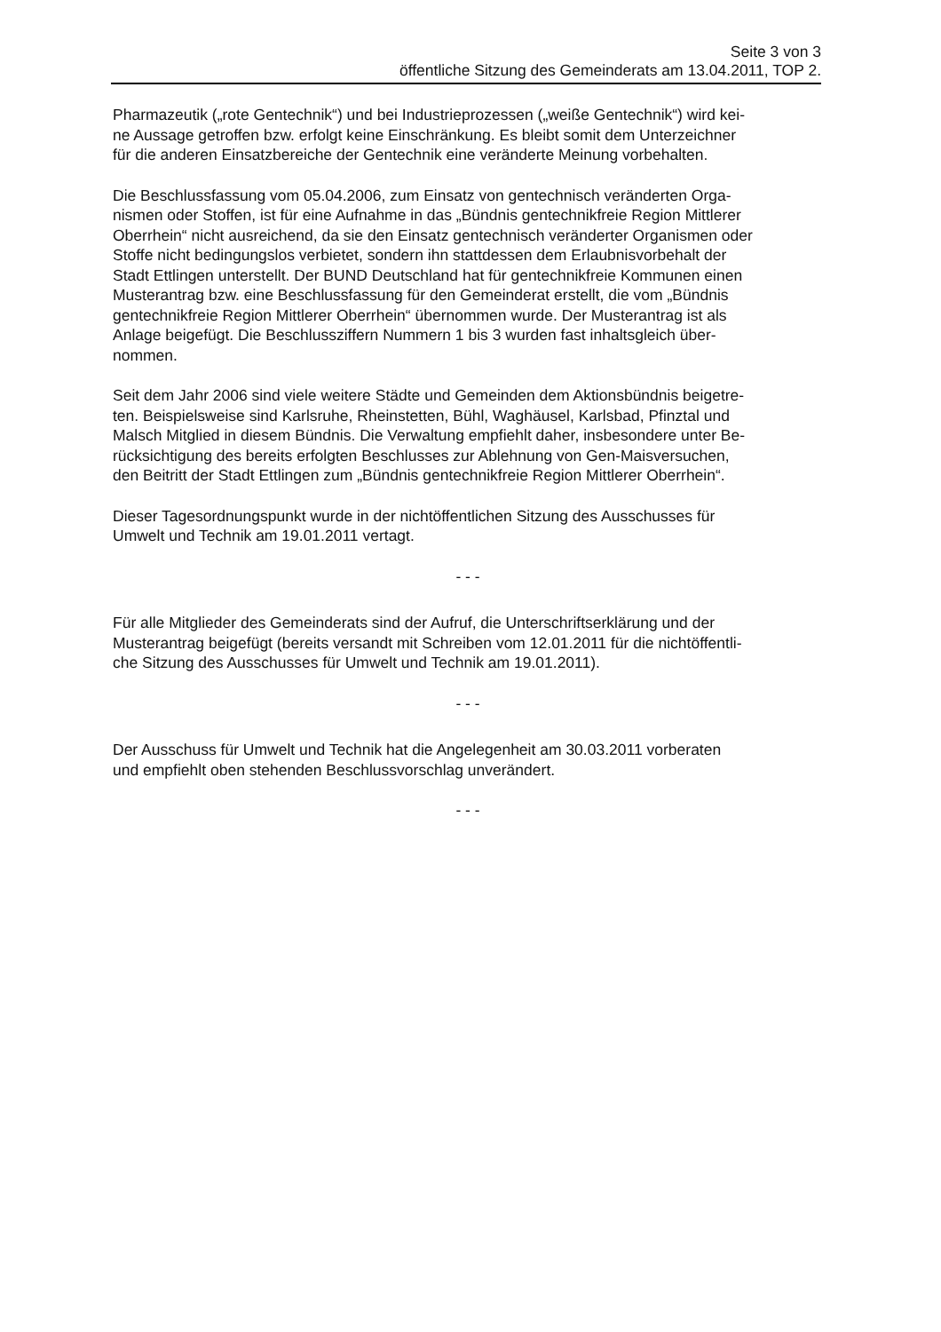Seite 3 von 3
öffentliche Sitzung des Gemeinderats am 13.04.2011, TOP 2.
Pharmazeutik („rote Gentechnik“) und bei Industrieprozessen („weiße Gentechnik“) wird kei-
ne Aussage getroffen bzw. erfolgt keine Einschränkung. Es bleibt somit dem Unterzeichner
für die anderen Einsatzbereiche der Gentechnik eine veränderte Meinung vorbehalten.
Die Beschlussfassung vom 05.04.2006, zum Einsatz von gentechnisch veränderten Orga-
nismen oder Stoffen, ist für eine Aufnahme in das „Bündnis gentechnikfreie Region Mittlerer
Oberrhein“ nicht ausreichend, da sie den Einsatz gentechnisch veränderter Organismen oder
Stoffe nicht bedingungslos verbietet, sondern ihn stattdessen dem Erlaubnisvorbehalt der
Stadt Ettlingen unterstellt. Der BUND Deutschland hat für gentechnikfreie Kommunen einen
Musterantrag bzw. eine Beschlussfassung für den Gemeinderat erstellt, die vom „Bündnis
gentechnikfreie Region Mittlerer Oberrhein“ übernommen wurde. Der Musterantrag ist als
Anlage beigefügt. Die Beschlussziffern Nummern 1 bis 3 wurden fast inhaltsgleich über-
nommen.
Seit dem Jahr 2006 sind viele weitere Städte und Gemeinden dem Aktionsbündnis beigetre-
ten. Beispielsweise sind Karlsruhe, Rheinstetten, Bühl, Waghäusel, Karlsbad, Pfinztal und
Malsch Mitglied in diesem Bündnis. Die Verwaltung empfiehlt daher, insbesondere unter Be-
rücksichtigung des bereits erfolgten Beschlusses zur Ablehnung von Gen-Maisversuchen,
den Beitritt der Stadt Ettlingen zum „Bündnis gentechnikfreie Region Mittlerer Oberrhein“.
Dieser Tagesordnungspunkt wurde in der nichtöffentlichen Sitzung des Ausschusses für
Umwelt und Technik am 19.01.2011 vertagt.
- - -
Für alle Mitglieder des Gemeinderats sind der Aufruf, die Unterschriftserklärung und der
Musterantrag beigefügt (bereits versandt mit Schreiben vom 12.01.2011 für die nichtöffentli-
che Sitzung des Ausschusses für Umwelt und Technik am 19.01.2011).
- - -
Der Ausschuss für Umwelt und Technik hat die Angelegenheit am 30.03.2011 vorberaten
und empfiehlt oben stehenden Beschlussvorschlag unverändert.
- - -